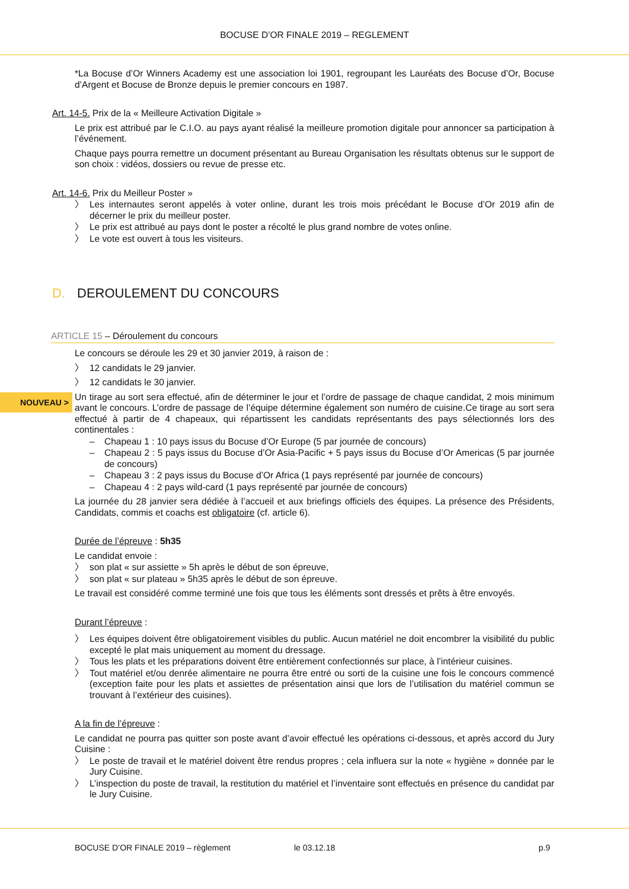BOCUSE D’OR FINALE 2019 – REGLEMENT
*La Bocuse d’Or Winners Academy est une association loi 1901, regroupant les Lauréats des Bocuse d’Or, Bocuse d’Argent et Bocuse de Bronze depuis le premier concours en 1987.
Art. 14-5. Prix de la « Meilleure Activation Digitale »
Le prix est attribué par le C.I.O. au pays ayant réalisé la meilleure promotion digitale pour annoncer sa participation à l’événement.
Chaque pays pourra remettre un document présentant au Bureau Organisation les résultats obtenus sur le support de son choix : vidéos, dossiers ou revue de presse etc.
Art. 14-6. Prix du Meilleur Poster »
〉 Les internautes seront appelés à voter online, durant les trois mois précédant le Bocuse d’Or 2019 afin de décerner le prix du meilleur poster.
〉 Le prix est attribué au pays dont le poster a récolté le plus grand nombre de votes online.
〉 Le vote est ouvert à tous les visiteurs.
D. DEROULEMENT DU CONCOURS
ARTICLE 15 – Déroulement du concours
Le concours se déroule les 29 et 30 janvier 2019, à raison de :
〉 12 candidats le 29 janvier.
〉 12 candidats le 30 janvier.
Un tirage au sort sera effectué, afin de déterminer le jour et l’ordre de passage de chaque candidat, 2 mois minimum avant le concours. L’ordre de passage de l’équipe détermine également son numéro de cuisine.Ce tirage au sort sera effectué à partir de 4 chapeaux, qui répartissent les candidats représentants des pays sélectionnés lors des continentales :
– Chapeau 1 : 10 pays issus du Bocuse d’Or Europe (5 par journée de concours)
– Chapeau 2 : 5 pays issus du Bocuse d’Or Asia-Pacific + 5 pays issus du Bocuse d’Or Americas (5 par journée de concours)
– Chapeau 3 : 2 pays issus du Bocuse d’Or Africa (1 pays représenté par journée de concours)
– Chapeau 4 : 2 pays wild-card (1 pays représenté par journée de concours)
La journée du 28 janvier sera dédiée à l’accueil et aux briefings officiels des équipes. La présence des Présidents, Candidats, commis et coachs est obligatoire (cf. article 6).
Durée de l’épreuve : 5h35
Le candidat envoie :
〉 son plat « sur assiette » 5h après le début de son épreuve,
〉 son plat « sur plateau » 5h35 après le début de son épreuve.
Le travail est considéré comme terminé une fois que tous les éléments sont dressés et prêts à être envoyés.
Durant l’épreuve :
〉 Les équipes doivent être obligatoirement visibles du public. Aucun matériel ne doit encombrer la visibilité du public excepté le plat mais uniquement au moment du dressage.
〉 Tous les plats et les préparations doivent être entièrement confectionnés sur place, à l’intérieur cuisines.
〉 Tout matériel et/ou denrée alimentaire ne pourra être entré ou sorti de la cuisine une fois le concours commencé (exception faite pour les plats et assiettes de présentation ainsi que lors de l’utilisation du matériel commun se trouvant à l’extérieur des cuisines).
A la fin de l’épreuve :
Le candidat ne pourra pas quitter son poste avant d’avoir effectué les opérations ci-dessous, et après accord du Jury Cuisine :
〉 Le poste de travail et le matériel doivent être rendus propres ; cela influera sur la note « hygiène » donnée par le Jury Cuisine.
〉 L’inspection du poste de travail, la restitution du matériel et l’inventaire sont effectués en présence du candidat par le Jury Cuisine.
NOUVEAU >
BOCUSE D’OR FINALE 2019 – règlement le 03.12.18 p.9